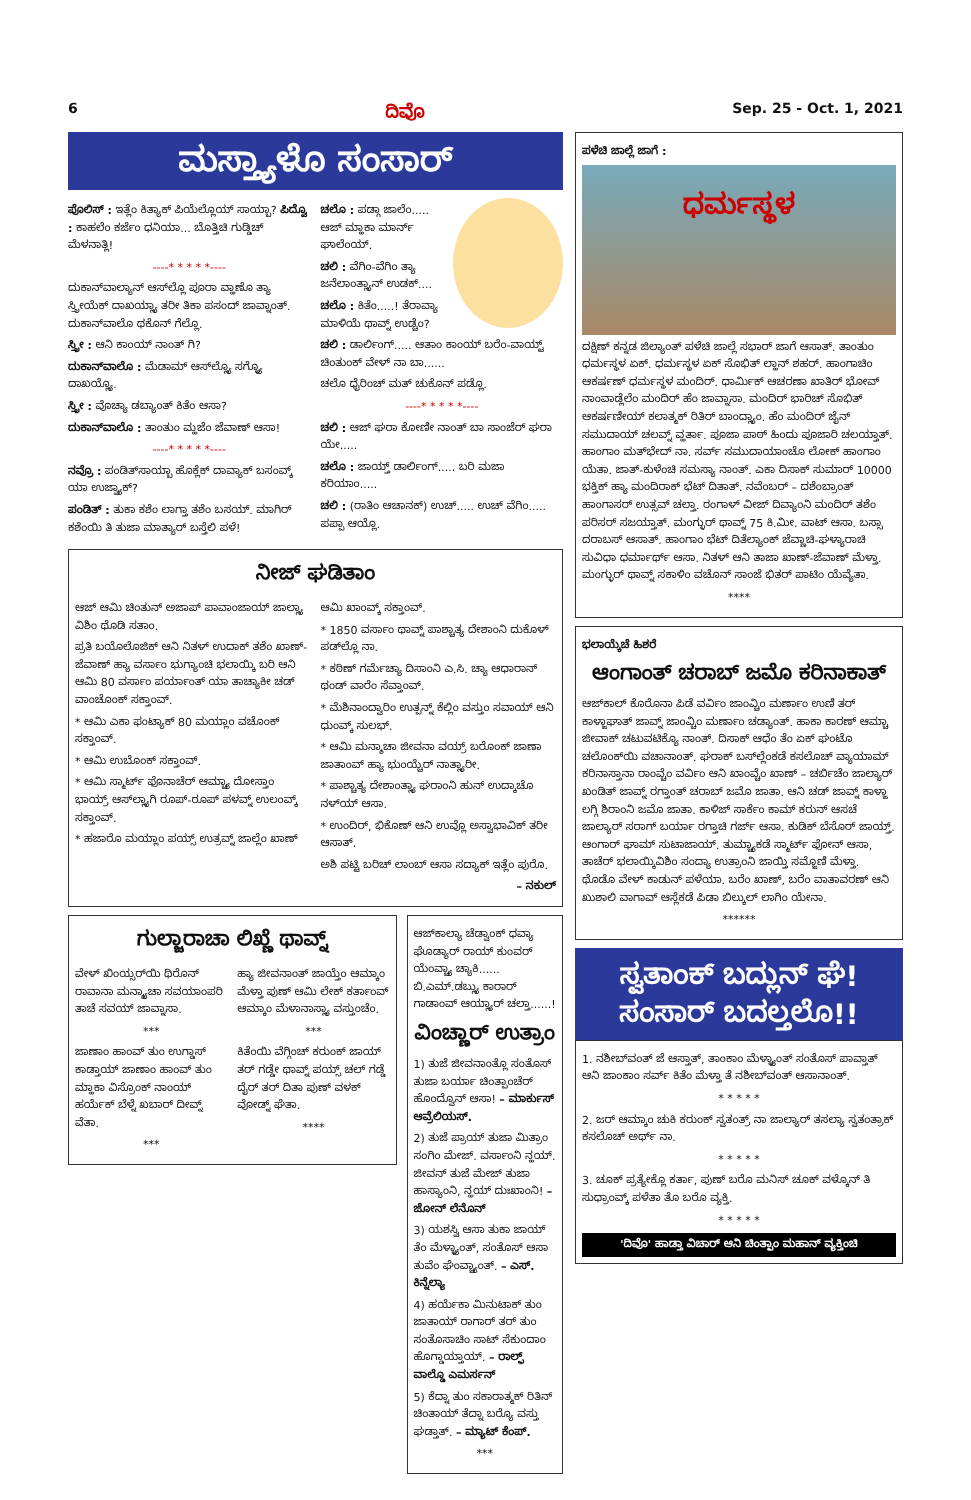6 ದಿವೊ Sep. 25 - Oct. 1, 2021
ಮಸ್ತ್ಯಾಳೊ ಸಂಸಾರ್
ಪೊಲಿಸ್ : ಇತ್ಲೆಂ ಕಿತ್ಯಾಕ್ ಪಿಯೆಲ್ಲೊಯ್ ಸಾಯ್ಬಾ? ಪಿದ್ವೊ : ಕಾಹಲೆಂ ಕರ್ಜೆಂ ಧನಿಯಾ... ಬೊತ್ತಿಚಿ ಗುಡ್ಡಿಚ್ ಮೆಳನಾತ್ಲಿ!
----* * * * *----
ದುಕಾನ್‌ವಾಲ್ಯಾನ್ ಆಸ್‌ಲ್ಲೊ ಪೂರಾ ವ್ಹಾಣೊ ತ್ಯಾ ಸ್ತ್ರೀಯೆಕ್ ದಾಖಯ್ಲ್ಯಾ ತರೀ ತಿಕಾ ಪಸಂದ್ ಜಾವ್ನಾಂತ್. ದುಕಾನ್‌ವಾಲೊ ಥಕೊನ್ ಗೆಲ್ಲೊ.
ಸ್ತ್ರೀ : ಆನಿ ಕಾಂಯ್ ನಾಂತ್ ಗಿ?
ದುಕಾನ್‌ವಾಲೊ : ಮೆಡಾಮ್ ಆಸ್‌ಲ್ಲ್ಯೊ ಸಗ್ಳ್ಯೊ ದಾಖಯ್ಲ್ಯೊ.
ಸ್ತ್ರೀ : ವೊಚ್ಯಾ ಡಬ್ಯಾಂತ್ ಕಿತೆಂ ಆಸಾ?
ದುಕಾನ್‌ವಾಲೊ : ತಾಂತುಂ ಮ್ಹಜೆಂ ಜೆವಾಣ್ ಆಸಾ!
----* * * * *----
ನವ್ರೊ : ಪಂಡಿತ್‌ಸಾಯ್ಬಾ ಹೊಕ್ಲೆಕ್ ದಾವ್ಯಾಕ್ ಬಸಂವ್ಕ್ ಯಾ ಉಜ್ವ್ಯಾಕ್?
ಪಂಡಿತ್ : ತುಕಾ ಕಶೆಂ ಲಾಗ್ತಾ ತಶೆಂ ಬಸಯ್. ಮಾಗಿರ್ ಕಶೆಂಯಿ ತಿ ತುಜಾ ಮಾತ್ಯಾರ್ ಬಸ್ತೆಲಿ ಪಳೆ!
ಚಲೊ : ಪಡ್ಗಾ ಜಾಲೆಂ..... ಆಜ್ ಮ್ಹಾಕಾ ಮಾರ್ನ್ ಘಾಲೆಂಯ್.
ಚಲಿ : ವೆಗಿಂ-ವೆಗಿಂ ತ್ಯಾ ಜನೆಲಾಂತ್ಲ್ಯಾನ್ ಉಡಕ್....
ಚಲೊ : ಕಿತೆಂ.....! ತೆರಾವ್ಯಾ ಮಾಳಿಯೆ ಥಾವ್ನ್ ಉಡ್ಚೆಂ?
ಚಲಿ : ಡಾರ್ಲಿಂಗ್..... ಆತಾಂ ಕಾಂಯ್ ಬರೆಂ-ವಾಯ್ಟ್ ಚಿಂತುಂಕ್ ವೇಳ್ ನಾ ಬಾ......
ಚಲೊ ಧೈರಿಂಚ್ ಮತ್ ಚುಕೊನ್ ಪಡ್ಲೊ.
----* * * * *----
ಚಲಿ : ಆಜ್ ಘರಾ ಕೋಣೀ ನಾಂತ್ ಬಾ ಸಾಂಜೆರ್ ಘರಾ ಯೇ.....
ಚಲೊ : ಜಾಯ್ತ್ ಡಾರ್ಲಿಂಗ್..... ಬರಿ ಮಜಾ ಕರಿಯಾಂ.....
ಚಲಿ : (ರಾತಿಂ ಆಚಾನಕ್) ಉಚ್..... ಉಚ್ ವೆಗಿಂ..... ಪಪ್ಪಾ ಆಯ್ಲೊ.
ನೀಜ್ ಘಡಿತಾಂ
ಆಜ್ ಆಮಿ ಚಿಂತುನ್ ಅಜಾಪ್ ಪಾವಾಂಜಾಯ್ ಜಾಲ್ಲ್ಯಾ ವಿಶಿಂ ಥೊಡಿ ಸತಾಂ.
ಪ್ರತಿ ಬಯೊಲೊಜಿಕ್ ಆನಿ ನಿತಳ್ ಉದಾಕ್ ತಶೆಂ ಖಾಣ್-ಜೆವಾಣ್ ಹ್ಯಾ ವರ್ಸಾಂ ಭುಗ್ಯಾಂಚಿ ಭಲಾಯ್ಕಿ ಬರಿ ಆನಿ ಆಮಿ 80 ವರ್ಸಾಂ ಪರ್ಯಾಂತ್ ಯಾ ತಾಚ್ಯಾಕೀ ಚಡ್ ವಾಂಚೊಂಕ್ ಸಕ್ತಾಂವ್.
* ಆಮಿ ಎಕಾ ಫಂಟ್ಯಾಕ್ 80 ಮಯ್ಲಾಂ ವಚೊಂಕ್ ಸಕ್ತಾಂವ್.
* ಆಮಿ ಉಬೊಂಕ್ ಸಕ್ತಾಂವ್.
* ಆಮಿ ಸ್ಮಾರ್ಟ್ ಫೊನಾಚೆರ್ ಆಮ್ಚ್ಯಾ ದೋಸ್ತಾಂ ಭಾಯ್ರ್ ಆಸ್‌ಲ್ಲ್ಯಾಗಿ ರೂಪ್-ರೂಪ್ ಪಳವ್ನ್ ಉಲಂವ್ಕ್ ಸಕ್ತಾಂವ್.
* ಹಜಾರೊ ಮಯ್ಲಾಂ ಪಯ್ಸ್ ಉತ್ರವ್ನ್ ಜಾಲ್ಲೆಂ ಖಾಣ್
ಆಮಿ ಖಾಂವ್ಕ್ ಸಕ್ತಾಂವ್.
* 1850 ವರ್ಸಾಂ ಥಾವ್ನ್ ಪಾಶ್ಚಾತ್ಯ ದೇಶಾಂನಿ ದುಕೊಳ್ ಪಡ್‌ಲ್ಲೊ ನಾ.
* ಕಠಿಣ್ ಗರ್ಮೆಚ್ಯಾ ದಿಸಾಂನಿ ಎ.ಸಿ. ಚ್ಯಾ ಆಧಾರಾನ್ ಥಂಡ್ ವಾರೆಂ ಸೆವ್ತಾಂವ್.
* ಮೆಶಿನಾಂದ್ವಾರಿಂ ಉತ್ಪನ್ನ್ ಕೆಲ್ಲಿಂ ವಸ್ತುಂ ಸವಾಯ್ ಆನಿ ಧುಂವ್ಕ್ ಸುಲಭ್.
* ಆಮಿ ಮನ್ಶಾಚಾ ಜೀವನಾ ವಯ್ರ್ ಬರೊಂಕ್ ಜಾಣಾ ಜಾತಾಂವ್ ಹ್ಯಾ ಭುಂಯ್ಚೆರ್ ನಾತ್ಲ್ಯಾರೀ.
* ಪಾಶ್ಚಾತ್ಯ ದೇಶಾಂತ್ಲ್ಯಾ ಘರಾಂನಿ ಹುನ್ ಉದ್ಕಾಚೊ ನಳ್‌ಯ್ ಆಸಾ.
* ಉಂದಿರ್, ಭಿಕೊಣ್ ಆನಿ ಉವ್ಲೊ ಅಸ್ವಾಭಾವಿಕ್ ತರೀ ಆಸಾತ್.
ಅಶಿ ಪಟ್ಟಿ ಬರಿಚ್ ಲಾಂಬ್ ಆಸಾ ಸದ್ಯಾಕ್ ಇತ್ಲೆಂ ಪುರೊ.
– ನಕುಲ್
ಗುಲ್ಜಾರಾಚಾ ಲಿಖ್ಣೆ ಥಾವ್ನ್
ವೇಳ್ ಖಿಂಯ್ಸರ್‌ಯಿ ಥಿರೊನ್ ರಾವಾನಾ ಮನ್ಶ್ಯಾಚಾ ಸವಯಾಂಪರಿ ತಾಚೆ ಸವಯ್ ಜಾವ್ನಾಸಾ.
***
ಜಾಣಾಂ ಹಾಂವ್ ತುಂ ಉಗ್ಡಾಸ್ ಕಾಡ್ತಾಯ್ ಜಾಣಾಂ ಹಾಂವ್ ತುಂ ಮ್ಹಾಕಾ ವಿಸ್ರೊಂಕ್ ನಾಂಯ್ ಹರ್ಯೆಕ್ ಬೆಳ್ನೆ ಖಬಾರ್ ದೀವ್ನ್ ವೆತಾ.
***
ಹ್ಯಾ ಜೀವನಾಂತ್ ಜಾಯ್ತೆಂ ಆಮ್ಕಾಂ ಮೆಳ್ತಾ ಪುಣ್ ಆಮಿ ಲೇಕ್ ಕರ್ತಾಂವ್ ಆಮ್ಕಾಂ ಮೆಳಾನಾಸ್ಲ್ಯಾ ವಸ್ತುಂಚೆಂ.
***
ಕಿತೆಂಯಿ ವೆಗ್ಗಿಂಚ್ ಕರುಂಕ್ ಜಾಯ್ ತರ್ ಗಡ್ಡೇ ಥಾವ್ನ್ ಪಯ್ಸ್ ಚಲ್ ಗಡ್ಡೆ ದೈರ್ ತರ್ ದಿತಾ ಪುಣ್ ವಳಕ್ ವೋಡ್ನ್ ಘೆತಾ.
****
ಆಜ್‌ಕಾಲ್ಯಾ ಚೆಡ್ವಾಂಕ್ ಧವ್ಯಾ ಘೊಡ್ಯಾರ್ ರಾಯ್ ಕುಂವರ್ ಯೆಂವ್ಚ್ಯಾ ಚ್ಯಾಕಿ...... ಬಿ.ಎಮ್.ಡಬ್ಲ್ಯು ಕಾರಾರ್ ಗಾಡಾಂವ್ ಆಯ್ಲ್ಯಾರ್ ಚಲ್ತಾ......!
ವಿಂಚ್ಣಾರ್ ಉತ್ರಾಂ
1) ತುಜೆ ಜೀವನಾಂತ್ಲೊ ಸಂತೊಸ್ ತುಜಾ ಬರ್ಯಾ ಚಿಂತ್ಪಾಂಚೆರ್ ಹೊಂದ್ವೊನ್ ಆಸಾ! – ಮಾರ್ಕುಸ್ ಆವ್ರೆಲಿಯಸ್.
2) ತುಜೆ ಪ್ರಾಯ್ ತುಜಾ ಮಿತ್ರಾಂ ಸಂಗಿಂ ಮೇಜ್. ವರ್ಸಾಂನಿ ನ್ಹಯ್. ಜೀವನ್ ತುಜೆ ಮೇಜ್ ತುಜಾ ಹಾಸ್ಯಾಂನಿ, ನ್ಹಯ್ ದುಃಖಾಂನಿ! – ಜೋನ್ ಲೆನೊನ್
3) ಯಶಸ್ವಿ ಆಸಾ ತುಕಾ ಜಾಯ್ ತೆಂ ಮೆಳ್ಳ್ಯಾಂತ್, ಸಂತೊಸ್ ಆಸಾ ತುವೆಂ ಘೆಂವ್ಚ್ಯಾಂತ್. – ಎಸ್. ಕಿನ್ನೆಲ್ಯಾ
4) ಹರ್ಯೆಕಾ ಮಿನುಟಾಕ್ ತುಂ ಜಾತಾಯ್ ರಾಗಾರ್ ತರ್ ತುಂ ಸಂತೊಸಾಚಿಂ ಸಾಟ್ ಸೆಕುಂದಾಂ ಹೊಗ್ಡಾಯ್ತಾಯ್. – ರಾಲ್ಫ್ ವಾಲ್ಡೊ ಎಮರ್ಸನ್
5) ಕೆದ್ನಾ ತುಂ ಸಕಾರಾತ್ಮಕ್ ರಿತಿನ್ ಚಿಂತಾಯ್ ತೆದ್ನಾ ಬರ್‍ಯೊ ವಸ್ತು ಘಡ್ತಾತ್. – ಮ್ಯಾಟ್ ಕೆಂಪ್.
***
ಪಳೆಚಿ ಜಾಲ್ಲೆ ಜಾಗೆ :
ಧರ್ಮಸ್ಥಳ
ದಕ್ಷಿಣ್ ಕನ್ನಡ ಜಿಲ್ಯಾಂತ್ ಪಳೆಚಿ ಜಾಲ್ಲೆ ಸಭಾರ್ ಜಾಗೆ ಆಸಾತ್. ತಾಂತುಂ ಧರ್ಮಸ್ಥಳ ಏಕ್. ಧರ್ಮಸ್ಥಳ ಏಕ್ ಸೊಭಿತ್ ಲ್ಹಾನ್ ಶಹರ್. ಹಾಂಗಾಚಿಂ ಆಕರ್ಷಣ್ ಧರ್ಮಸ್ಥಳ ಮಂದಿರ್. ಧಾರ್ಮಿಕ್ ಆಚರಣಾ ಖಾತಿರ್ ಭೋವ್ ನಾಂವಾಡ್ಲೆಲೆಂ ಮಂದಿರ್ ಹೆಂ ಜಾವ್ನಾಸಾ. ಮಂದಿರ್ ಭಾರಿಚ್ ಸೊಭಿತ್ ಆಕರ್ಷಣೀಯ್ ಕಲಾತ್ಮಕ್ ರಿತಿರ್ ಬಾಂದ್ಲ್ಯಾಂ. ಹೆಂ ಮಂದಿರ್ ಜೈನ್ ಸಮುದಾಯ್ ಚಲವ್ನ್ ವ್ಹರ್ತಾ. ಪೂಜಾ ಪಾಠ್ ಹಿಂದು ಪೂಜಾರಿ ಚಲಯ್ತಾತ್. ಹಾಂಗಾಂ ಮತ್‌ಭೇದ್ ನಾ. ಸರ್ವ್ ಸಮುದಾಯಾಂಚೊ ಲೋಕ್ ಹಾಂಗಾಂ ಯೆತಾ. ಜಾತ್-ಕುಳೆಂಚಿ ಸಮಸ್ಯಾ ನಾಂತ್. ಎಕಾ ದಿಸಾಕ್ ಸುಮಾರ್ 10000 ಭಕ್ತಿಕ್ ಹ್ಯಾ ಮಂದಿರಾಕ್ ಭೆಟ್ ದಿತಾತ್. ನವೆಂಬರ್ – ದಶೆಂಬ್ರಾಂತ್ ಹಾಂಗಾಸರ್ ಉತ್ಸವ್ ಚಲ್ತಾ. ರಂಗಾಳ್ ವೀಜ್ ದಿವ್ಯಾಂನಿ ಮಂದಿರ್ ತಶೆಂ ಪರಿಸರ್ ಸಜಯ್ತಾತ್. ಮಂಗ್ಳುರ್ ಥಾವ್ನ್ 75 ಕಿ.ಮೀ. ವಾಟ್ ಆಸಾ. ಬಸ್ಸಾ ದರಾಬಸ್ ಆಸಾತ್. ಹಾಂಗಾಂ ಭೆಟ್ ದಿತೆಲ್ಯಾಂಕ್ ಜೆವ್ಣಾಚಿ-ಘಳ್ಯಾರಾಚಿ ಸುವಿಧಾ ಧರ್ಮಾರ್ಥ್ ಆಸಾ. ನಿತಳ್ ಆನಿ ತಾಜಾ ಖಾಣ್-ಜೆವಾಣ್ ಮೆಳ್ತಾ. ಮಂಗ್ಳುರ್ ಥಾವ್ನ್ ಸಕಾಳಿಂ ವಚೊನ್ ಸಾಂಜೆ ಭಿತರ್ ಪಾಟಿಂ ಯೆವ್ಯೆತಾ.
****
ಭಲಾಯ್ಕೆಚೆ ಹಿಶರೆ
ಆಂಗಾಂತ್ ಚರಾಬ್ ಜಮೊ ಕರಿನಾಕಾತ್
ಆಜ್‌ಕಾಲ್ ಕೊರೊನಾ ಪಿಡೆ ವರ್ವಿಂ ಜಾಂವ್ಚಿಂ ಮರ್ಣಾಂ ಉಣಿ ತರ್ ಕಾಳ್ಜಾಘಾತ್ ಜಾವ್ನ್ ಜಾಂವ್ಚಿಂ ಮರ್ಣಾಂ ಚಡ್ಯಾಂತ್. ಹಾಕಾ ಕಾರಣ್ ಆಮ್ಚಾ ಜೀವಾಕ್ ಚಟುವಟಿಕ್ಯೊ ನಾಂತ್. ದಿಸಾಕ್ ಆಧೆಂ ತೆಂ ಏಕ್ ಘಂಟೊ ಚಲೊಂಕ್‌ಯಿ ವಚಾನಾಂತ್. ಘರಾಕ್ ಬಸ್‌ಲ್ಲೆಂಕಡೆ ಕಸಲೊಚ್ ವ್ಯಾಯಾಮ್ ಕರಿನಾಸ್ತಾನಾ ರಾಂವ್ಚೆಂ ವರ್ವಿಂ ಆನಿ ಖಾಂವ್ಚೆಂ ಖಾಣ್ – ಚರ್ಬಿಚೆಂ ಜಾಲ್ಯಾರ್ ಖಂಡಿತ್ ಜಾವ್ನ್ ರಗ್ತಾಂತ್ ಚರಾಬ್ ಜಮೊ ಜಾತಾ. ಆನಿ ಚಡ್ ಜಾವ್ನ್ ಕಾಳ್ಜಾ ಲಗ್ಗಿ ಶಿರಾಂನಿ ಜಮೊ ಜಾತಾ. ಕಾಳಿಜ್ ಸಾರ್ಕೆಂ ಕಾಮ್ ಕರುನ್ ಆಸಚೆ ಜಾಲ್ಯಾರ್ ಸರಾಗ್ ಬರ್ಯಾ ರಗ್ತಾಚಿ ಗರ್ಜ್ ಆಸಾ. ಕುಡಿಕ್ ಬೆಸೊರ್ ಜಾಯ್ತ್. ಆಂಗಾರ್ ಘಾಮ್ ಸುಟಾಜಾಯ್. ತುಮ್ಚ್ಯಾಕಡೆ ಸ್ಮಾರ್ಟ್ ಫೋನ್ ಆಸಾ, ತಾಚೆರ್ ಭಲಾಯ್ಕಿವಿಶಿಂ ಸಂದ್ಯಾ ಉತ್ರಾಂನಿ ಜಾಯ್ತಿ ಸಮ್ಜೊಣಿ ಮೆಳ್ತಾ. ಥೊಡೊ ವೇಳ್ ಕಾಡುನ್ ಪಳೆಯಾ. ಬರೆಂ ಖಾಣ್, ಬರೆಂ ವಾತಾವರಣ್ ಆನಿ ಖುಶಾಲಿ ವಾಗಾವ್ ಆಸ್ಲೆಕಡೆ ಪಿಡಾ ಬಿಲ್ಕುಲ್ ಲಾಗಿಂ ಯೇನಾ.
******
ಸ್ವತಾಂಕ್ ಬದ್ಲುನ್ ಘೆ!
ಸಂಸಾರ್ ಬದಲ್ತಲೊ!!
1. ನಶೀಬ್‌ವಂತ್ ಜೆ ಆಸ್ತಾತ್, ತಾಂಕಾಂ ಮೆಳ್ಳ್ಯಾಂತ್ ಸಂತೊಸ್ ಪಾವ್ತಾತ್ ಆನಿ ಜಾಂಕಾಂ ಸರ್ವ್ ಕಿತೆಂ ಮೆಳ್ತಾ ತೆ ನಶೀಬ್‌ವಂತ್ ಆಸಾನಾಂತ್.
* * * * *
2. ಜರ್ ಆಮ್ಕಾಂ ಚುಕಿ ಕರುಂಕ್ ಸ್ವತಂತ್ರ್ ನಾ ಜಾಲ್ಯಾರ್ ತಸಲ್ಯಾ ಸ್ವತಂತ್ರಾಕ್ ಕಸಲೊಚ್ ಅರ್ಥ್ ನಾ.
* * * * *
3. ಚೂಕ್ ಪ್ರತ್ಯೇಕ್ಲೊ ಕರ್ತಾ, ಪುಣ್ ಬರೊ ಮನಿಸ್ ಚೂಕ್ ವಳ್ಕೊನ್ ತಿ ಸುಧ್ರಾಂವ್ಕ್ ಪಳೆತಾ ತೊ ಬರೊ ವ್ಯಕ್ತಿ.
* * * * *
'ದಿವೊ' ಹಾಡ್ತಾ ವಿಚಾರ್ ಆನಿ ಚಿಂತ್ಪಾಂ ಮಹಾನ್ ವ್ಯಕ್ತಿಂಚಿ